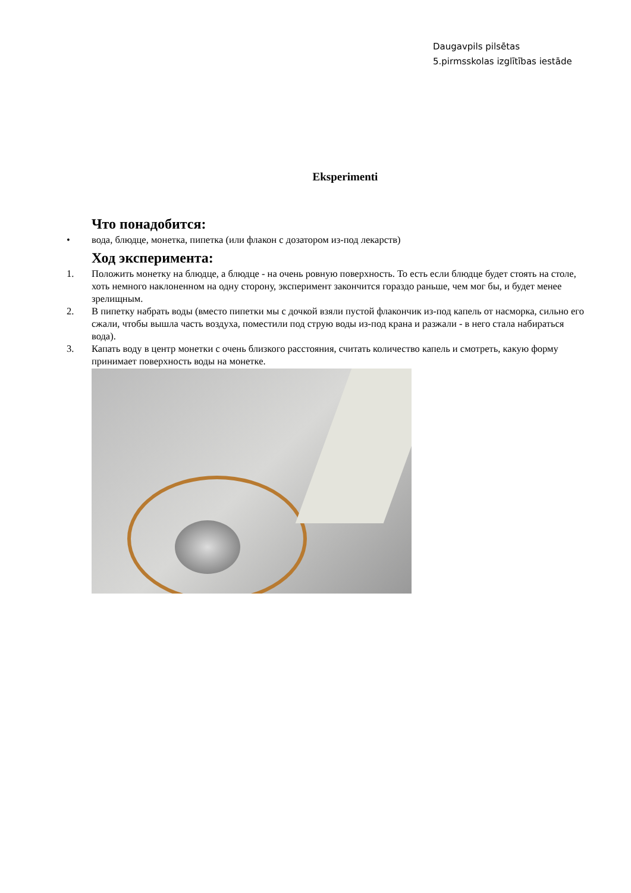Daugavpils pilsētas
5.pirmsskolas izglītības iestāde
Eksperimenti
Что понадобится:
• вода, блюдце, монетка, пипетка (или флакон с дозатором из-под лекарств)
Ход эксперимента:
1. Положить монетку на блюдце, а блюдце - на очень ровную поверхность. То есть если блюдце будет стоять на столе, хоть немного наклоненном на одну сторону, эксперимент закончится гораздо раньше, чем мог бы, и будет менее зрелищным.
2. В пипетку набрать воды (вместо пипетки мы с дочкой взяли пустой флакончик из-под капель от насморка, сильно его сжали, чтобы вышла часть воздуха, поместили под струю воды из-под крана и разжали - в него стала набираться вода).
3. Капать воду в центр монетки с очень близкого расстояния, считать количество капель и смотреть, какую форму принимает поверхность воды на монетке.